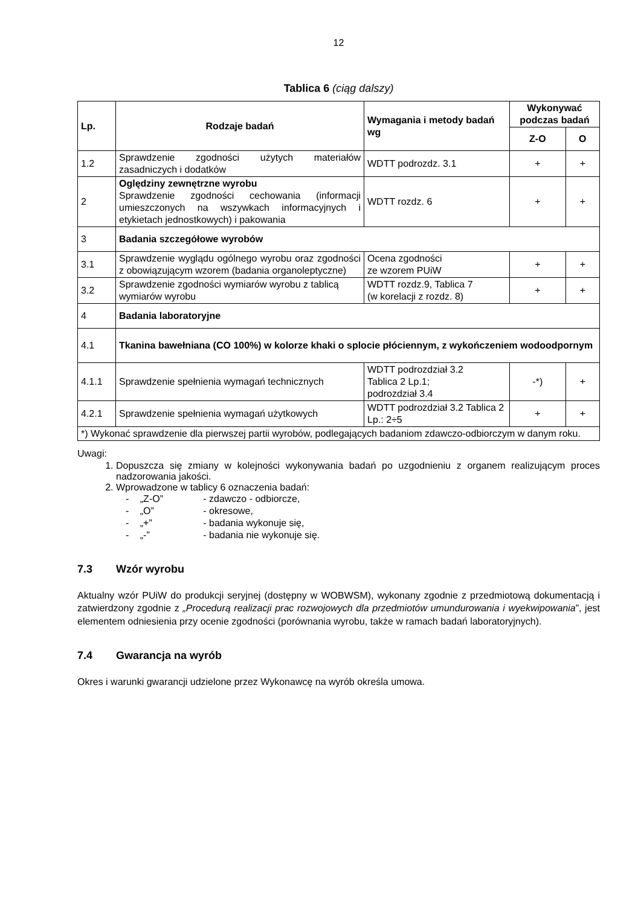12
Tablica 6 (ciąg dalszy)
| Lp. | Rodzaje badań | Wymagania i metody badań wg | Wykonywać podczas badań | |
| --- | --- | --- | --- | --- |
| | | | Z-O | O |
| 1.2 | Sprawdzenie zgodności użytych materiałów zasadniczych i dodatków | WDTT podrozdz. 3.1 | + | + |
| 2 | Oględziny zewnętrzne wyrobu Sprawdzenie zgodności cechowania (informacji umieszczonych na wszywkach informacyjnych i etykietach jednostkowych) i pakowania | WDTT rozdz. 6 | + | + |
| 3 | Badania szczegółowe wyrobów | | | |
| 3.1 | Sprawdzenie wyglądu ogólnego wyrobu oraz zgodności z obowiązującym wzorem (badania organoleptyczne) | Ocena zgodności ze wzorem PUiW | + | + |
| 3.2 | Sprawdzenie zgodności wymiarów wyrobu z tablicą wymiarów wyrobu | WDTT rozdz.9, Tablica 7 (w korelacji z rozdz. 8) | + | + |
| 4 | Badania laboratoryjne | | | |
| 4.1 | Tkanina bawełniana (CO 100%) w kolorze khaki o splocie płóciennym, z wykończeniem wodoodpornym | | | |
| 4.1.1 | Sprawdzenie spełnienia wymagań technicznych | WDTT podrozdział 3.2 Tablica 2 Lp.1; podrozdział 3.4 | -*) | + |
| 4.2.1 | Sprawdzenie spełnienia wymagań użytkowych | WDTT podrozdział 3.2 Tablica 2 Lp.: 2÷5 | + | + |
| *) Wykonać sprawdzenie dla pierwszej partii wyrobów, podlegających badaniom zdawczo-odbiorczym w danym roku. | | | | |
Uwagi:
1. Dopuszcza się zmiany w kolejności wykonywania badań po uzgodnieniu z organem realizującym proces nadzorowania jakości.
2. Wprowadzone w tablicy 6 oznaczenia badań:
- „Z-O” - zdawczo - odbiorcze,
- „O” - okresowe,
- „+” - badania wykonuje się,
- „-” - badania nie wykonuje się.
7.3 Wzór wyrobu
Aktualny wzór PUiW do produkcji seryjnej (dostępny w WOBWSM), wykonany zgodnie z przedmiotową dokumentacją i zatwierdzony zgodnie z „Procedurą realizacji prac rozwojowych dla przedmiotów umundurowania i wyekwipowania”, jest elementem odniesienia przy ocenie zgodności (porównania wyrobu, także w ramach badań laboratoryjnych).
7.4 Gwarancja na wyrób
Okres i warunki gwarancji udzielone przez Wykonawcę na wyrób określa umowa.